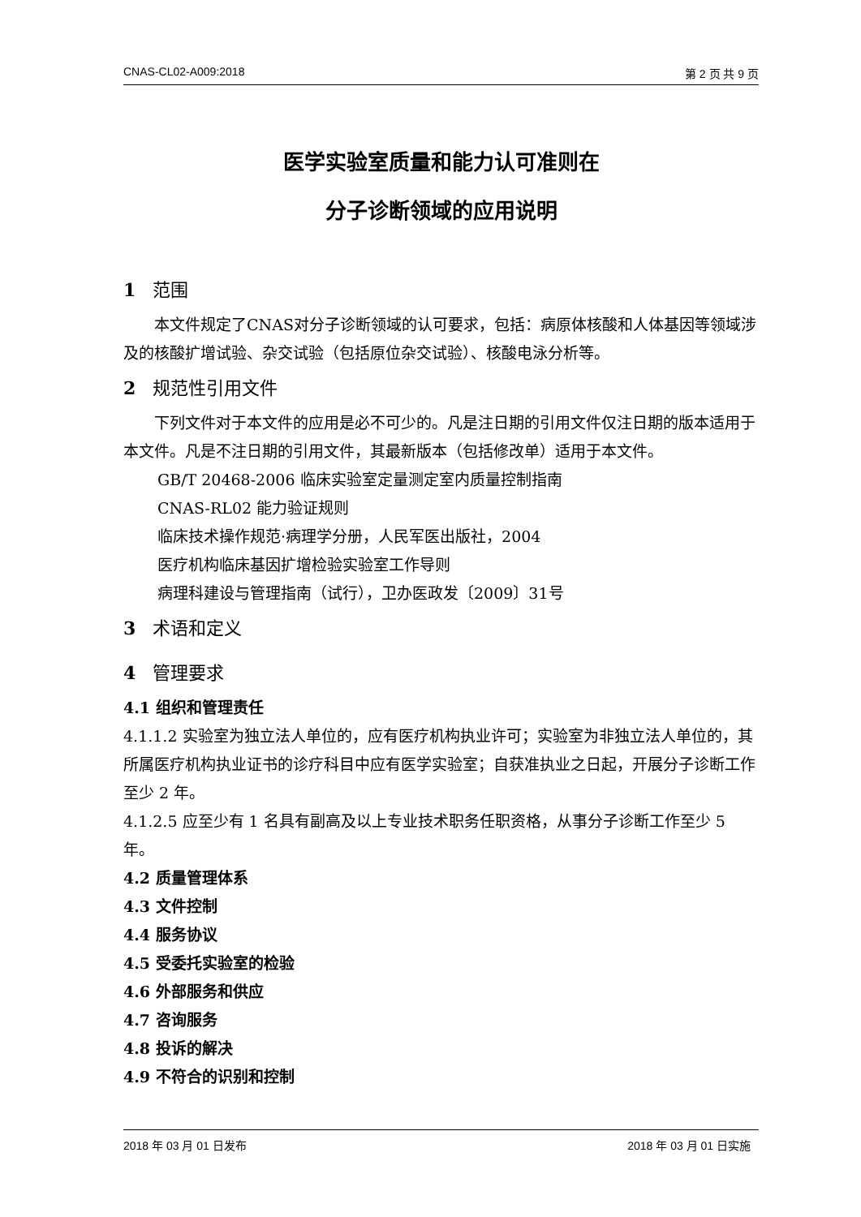CNAS-CL02-A009:2018 第 2 页 共 9 页
医学实验室质量和能力认可准则在
分子诊断领域的应用说明
1 范围
本文件规定了CNAS对分子诊断领域的认可要求，包括：病原体核酸和人体基因等领域涉及的核酸扩增试验、杂交试验（包括原位杂交试验）、核酸电泳分析等。
2 规范性引用文件
下列文件对于本文件的应用是必不可少的。凡是注日期的引用文件仅注日期的版本适用于本文件。凡是不注日期的引用文件，其最新版本（包括修改单）适用于本文件。
GB/T 20468-2006 临床实验室定量测定室内质量控制指南
CNAS-RL02 能力验证规则
临床技术操作规范·病理学分册，人民军医出版社，2004
医疗机构临床基因扩增检验实验室工作导则
病理科建设与管理指南（试行），卫办医政发〔2009〕31号
3 术语和定义
4 管理要求
4.1 组织和管理责任
4.1.1.2 实验室为独立法人单位的，应有医疗机构执业许可；实验室为非独立法人单位的，其所属医疗机构执业证书的诊疗科目中应有医学实验室；自获准执业之日起，开展分子诊断工作至少 2 年。
4.1.2.5 应至少有 1 名具有副高及以上专业技术职务任职资格，从事分子诊断工作至少 5 年。
4.2 质量管理体系
4.3 文件控制
4.4 服务协议
4.5 受委托实验室的检验
4.6 外部服务和供应
4.7 咨询服务
4.8 投诉的解决
4.9 不符合的识别和控制
2018 年 03 月 01 日发布 2018 年 03 月 01 日实施